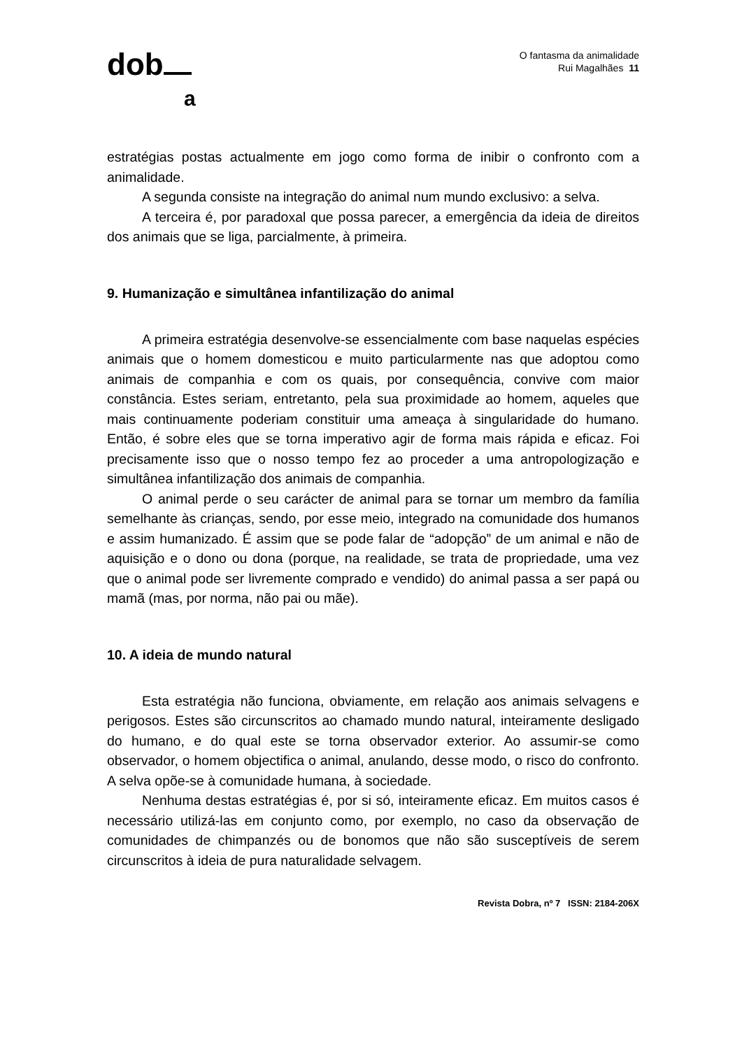dob
a
O fantasma da animalidade
Rui Magalhães 11
estratégias postas actualmente em jogo como forma de inibir o confronto com a animalidade.
A segunda consiste na integração do animal num mundo exclusivo: a selva.
A terceira é, por paradoxal que possa parecer, a emergência da ideia de direitos dos animais que se liga, parcialmente, à primeira.
9. Humanização e simultânea infantilização do animal
A primeira estratégia desenvolve-se essencialmente com base naquelas espécies animais que o homem domesticou e muito particularmente nas que adoptou como animais de companhia e com os quais, por consequência, convive com maior constância. Estes seriam, entretanto, pela sua proximidade ao homem, aqueles que mais continuamente poderiam constituir uma ameaça à singularidade do humano. Então, é sobre eles que se torna imperativo agir de forma mais rápida e eficaz. Foi precisamente isso que o nosso tempo fez ao proceder a uma antropologização e simultânea infantilização dos animais de companhia.
O animal perde o seu carácter de animal para se tornar um membro da família semelhante às crianças, sendo, por esse meio, integrado na comunidade dos humanos e assim humanizado. É assim que se pode falar de “adopção” de um animal e não de aquisição e o dono ou dona (porque, na realidade, se trata de propriedade, uma vez que o animal pode ser livremente comprado e vendido) do animal passa a ser papá ou mamã (mas, por norma, não pai ou mãe).
10. A ideia de mundo natural
Esta estratégia não funciona, obviamente, em relação aos animais selvagens e perigosos. Estes são circunscritos ao chamado mundo natural, inteiramente desligado do humano, e do qual este se torna observador exterior. Ao assumir-se como observador, o homem objectifica o animal, anulando, desse modo, o risco do confronto. A selva opõe-se à comunidade humana, à sociedade.
Nenhuma destas estratégias é, por si só, inteiramente eficaz. Em muitos casos é necessário utilizá-las em conjunto como, por exemplo, no caso da observação de comunidades de chimpanzés ou de bonomos que não são susceptíveis de serem circunscritos à ideia de pura naturalidade selvagem.
Revista Dobra, nº 7 ISSN: 2184-206X